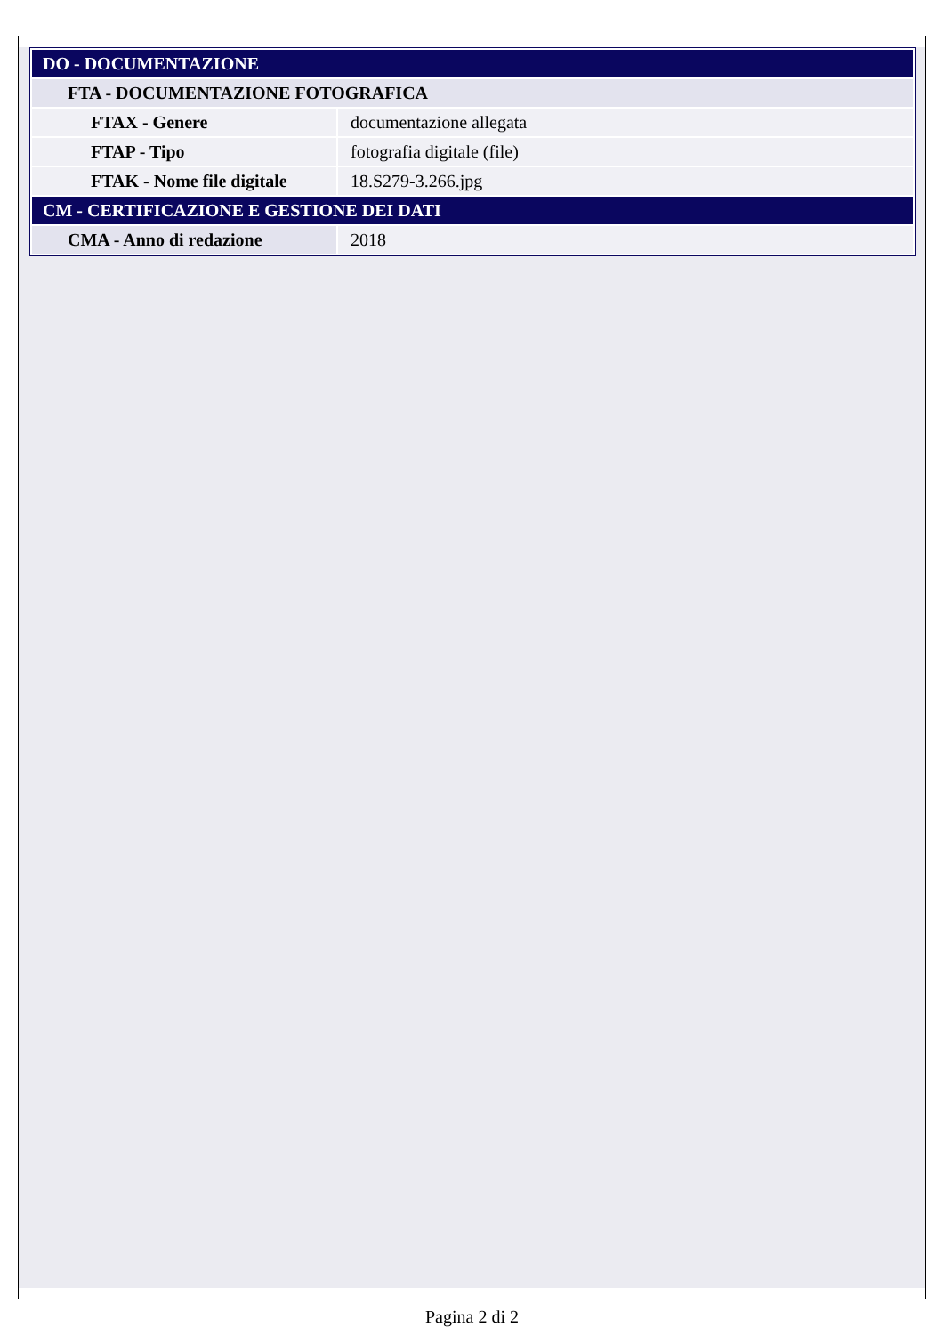| DO - DOCUMENTAZIONE | |
| FTA - DOCUMENTAZIONE FOTOGRAFICA | |
| FTAX - Genere | documentazione allegata |
| FTAP - Tipo | fotografia digitale (file) |
| FTAK - Nome file digitale | 18.S279-3.266.jpg |
| CM - CERTIFICAZIONE E GESTIONE DEI DATI | |
| CMA - Anno di redazione | 2018 |
Pagina 2 di 2